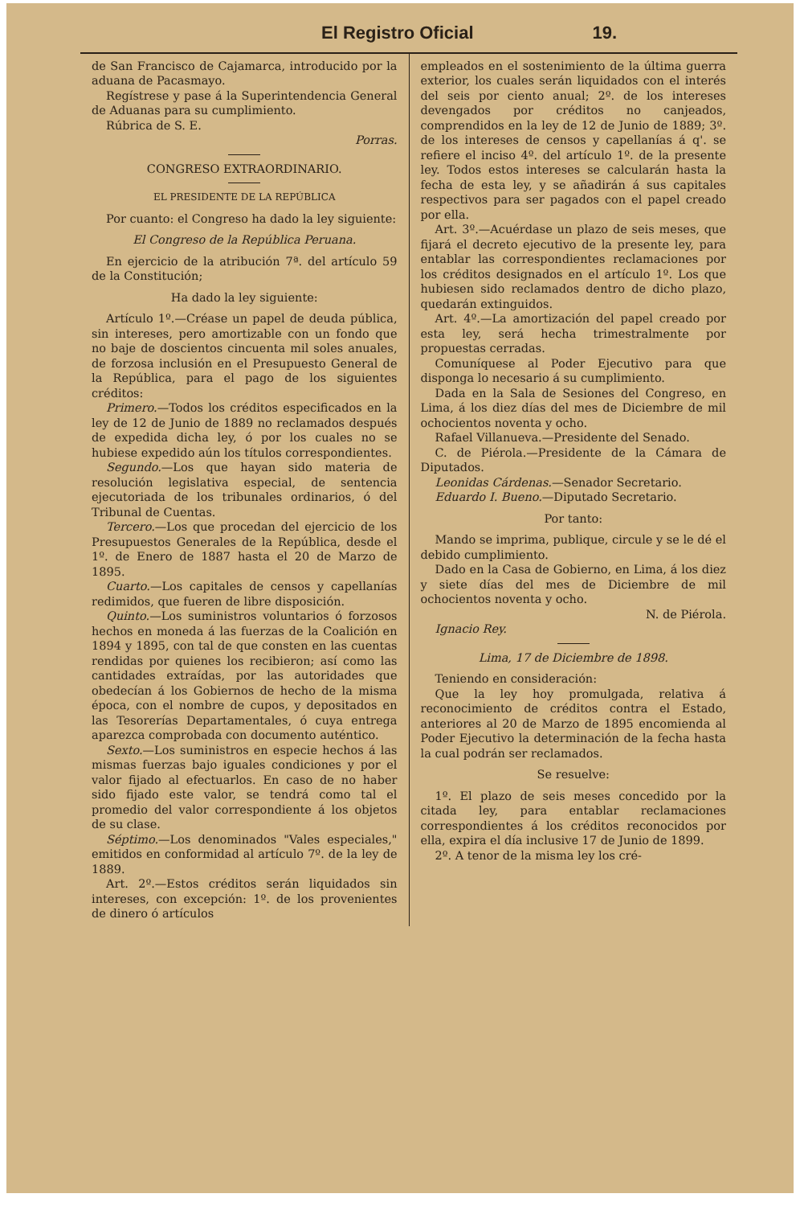El Registro Oficial 19.
de San Francisco de Cajamarca, introducido por la aduana de Pacasmayo.
Regístrese y pase á la Superintendencia General de Aduanas para su cumplimiento.
Rúbrica de S. E.
Porras.
CONGRESO EXTRAORDINARIO.
EL PRESIDENTE DE LA REPÚBLICA
Por cuanto: el Congreso ha dado la ley siguiente:
El Congreso de la República Peruana.
En ejercicio de la atribución 7ª. del artículo 59 de la Constitución;
Ha dado la ley siguiente:
Artículo 1º.—Créase un papel de deuda pública, sin intereses, pero amortizable con un fondo que no baje de doscientos cincuenta mil soles anuales, de forzosa inclusión en el Presupuesto General de la República, para el pago de los siguientes créditos:
Primero.—Todos los créditos especificados en la ley de 12 de Junio de 1889 no reclamados después de expedida dicha ley, ó por los cuales no se hubiese expedido aún los títulos correspondientes.
Segundo.—Los que hayan sido materia de resolución legislativa especial, de sentencia ejecutoriada de los tribunales ordinarios, ó del Tribunal de Cuentas.
Tercero.—Los que procedan del ejercicio de los Presupuestos Generales de la República, desde el 1º. de Enero de 1887 hasta el 20 de Marzo de 1895.
Cuarto.—Los capitales de censos y capellanías redimidos, que fueren de libre disposición.
Quinto.—Los suministros voluntarios ó forzosos hechos en moneda á las fuerzas de la Coalición en 1894 y 1895, con tal de que consten en las cuentas rendidas por quienes los recibieron; así como las cantidades extraídas, por las autoridades que obedecían á los Gobiernos de hecho de la misma época, con el nombre de cupos, y depositados en las Tesorerías Departamentales, ó cuya entrega aparezca comprobada con documento auténtico.
Sexto.—Los suministros en especie hechos á las mismas fuerzas bajo iguales condiciones y por el valor fijado al efectuarlos. En caso de no haber sido fijado este valor, se tendrá como tal el promedio del valor correspondiente á los objetos de su clase.
Séptimo.—Los denominados "Vales especiales," emitidos en conformidad al artículo 7º. de la ley de 1889.
Art. 2º.—Estos créditos serán liquidados sin intereses, con excepción: 1º. de los provenientes de dinero ó artículos
empleados en el sostenimiento de la última guerra exterior, los cuales serán liquidados con el interés del seis por ciento anual; 2º. de los intereses devengados por créditos no canjeados, comprendidos en la ley de 12 de Junio de 1889; 3º. de los intereses de censos y capellanías á q'. se refiere el inciso 4º. del artículo 1º. de la presente ley. Todos estos intereses se calcularán hasta la fecha de esta ley, y se añadirán á sus capitales respectivos para ser pagados con el papel creado por ella.
Art. 3º.—Acuérdase un plazo de seis meses, que fijará el decreto ejecutivo de la presente ley, para entablar las correspondientes reclamaciones por los créditos designados en el artículo 1º. Los que hubiesen sido reclamados dentro de dicho plazo, quedarán extinguidos.
Art. 4º.—La amortización del papel creado por esta ley, será hecha trimestralmente por propuestas cerradas.
Comuníquese al Poder Ejecutivo para que disponga lo necesario á su cumplimiento.
Dada en la Sala de Sesiones del Congreso, en Lima, á los diez días del mes de Diciembre de mil ochocientos noventa y ocho.
Rafael Villanueva.—Presidente del Senado.
C. de Piérola.—Presidente de la Cámara de Diputados.
Leonidas Cárdenas.—Senador Secretario.
Eduardo I. Bueno.—Diputado Secretario.
Por tanto:
Mando se imprima, publique, circule y se le dé el debido cumplimiento.
Dado en la Casa de Gobierno, en Lima, á los diez y siete días del mes de Diciembre de mil ochocientos noventa y ocho.
N. de Piérola.
Ignacio Rey.
Lima, 17 de Diciembre de 1898.
Teniendo en consideración:
Que la ley hoy promulgada, relativa á reconocimiento de créditos contra el Estado, anteriores al 20 de Marzo de 1895 encomienda al Poder Ejecutivo la determinación de la fecha hasta la cual podrán ser reclamados.
Se resuelve:
1º. El plazo de seis meses concedido por la citada ley, para entablar reclamaciones correspondientes á los créditos reconocidos por ella, expira el día inclusive 17 de Junio de 1899.
2º. A tenor de la misma ley los cré-